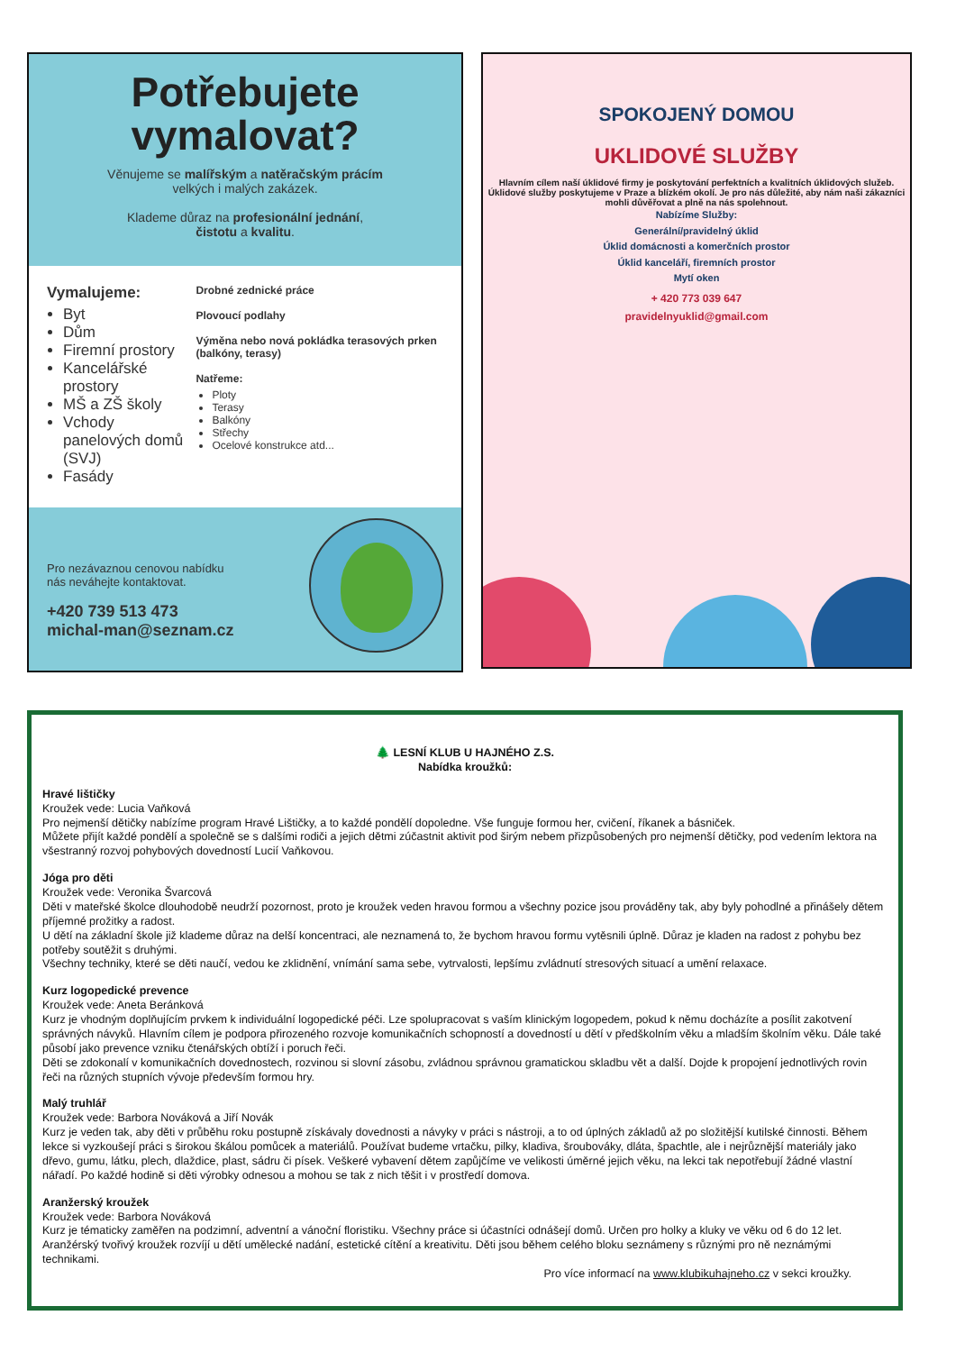Potřebujete vymalovat?
Věnujeme se malířským a natěračským prácím
velkých i malých zakázek.
Klademe důraz na profesionální jednání,
čistotu a kvalitu.
Vymalujeme:
Byt
Dům
Firemní prostory
Kancelářské prostory
MŠ a ZŠ školy
Vchody panelových domů (SVJ)
Fasády
Drobné zednické práce
Plovoucí podlahy
Výměna nebo nová pokládka terasových prken (balkóny, terasy)
Natřeme:
Ploty
Terasy
Balkóny
Střechy
Ocelové konstrukce atd...
Pro nezávaznou cenovou nabídku
nás neváhejte kontaktovat.
+420 739 513 473
michal-man@seznam.cz
SPOKOJENÝ DOMOU
UKLIDOVÉ SLUŽBY
Hlavním cílem naší úklidové firmy je poskytování perfektních a kvalitních úklidových služeb. Úklidové služby poskytujeme v Praze a blízkém okolí. Je pro nás důležité, aby nám naši zákazníci mohli důvěřovat a plně na nás spolehnout.
Nabízíme Služby:
Generální/pravidelný úklid
Úklid domácnosti a komerčních prostor
Úklid kanceláří, firemních prostor
Mytí oken
+ 420 773 039 647
pravidelnyuklid@gmail.com
🌲 LESNÍ KLUB U HAJNÉHO Z.S.
Nabídka kroužků:
Hravé lištičky
Kroužek vede: Lucia Vaňková
Pro nejmenší dětičky nabízíme program Hravé Lištičky, a to každé pondělí dopoledne. Vše funguje formou her, cvičení, říkanek a básniček.
Můžete přijít každé pondělí a společně se s dalšími rodiči a jejich dětmi zúčastnit aktivit pod širým nebem přizpůsobených pro nejmenší dětičky, pod vedením lektora na všestranný rozvoj pohybových dovedností Lucií Vaňkovou.
Jóga pro děti
Kroužek vede: Veronika Švarcová
Děti v mateřské školce dlouhodobě neudrží pozornost, proto je kroužek veden hravou formou a všechny pozice jsou prováděny tak, aby byly pohodlné a přinášely dětem příjemné prožitky a radost.
U dětí na základní škole již klademe důraz na delší koncentraci, ale neznamená to, že bychom hravou formu vytěsnili úplně. Důraz je kladen na radost z pohybu bez potřeby soutěžit s druhými.
Všechny techniky, které se děti naučí, vedou ke zklidnění, vnímání sama sebe, vytrvalosti, lepšímu zvládnutí stresových situací a umění relaxace.
Kurz logopedické prevence
Kroužek vede: Aneta Beránková
Kurz je vhodným doplňujícím prvkem k individuální logopedické péči. Lze spolupracovat s vaším klinickým logopedem, pokud k němu docházíte a posílit zakotvení správných návyků. Hlavním cílem je podpora přirozeného rozvoje komunikačních schopností a dovedností u dětí v předškolním věku a mladším školním věku. Dále také působí jako prevence vzniku čtenářských obtíží i poruch řeči.
Děti se zdokonalí v komunikačních dovednostech, rozvinou si slovní zásobu, zvládnou správnou gramatickou skladbu vět a další. Dojde k propojení jednotlivých rovin řeči na různých stupních vývoje především formou hry.
Malý truhlář
Kroužek vede: Barbora Nováková a Jiří Novák
Kurz je veden tak, aby děti v průběhu roku postupně získávaly dovednosti a návyky v práci s nástroji, a to od úplných základů až po složitější kutilské činnosti. Během lekce si vyzkoušejí práci s širokou škálou pomůcek a materiálů. Používat budeme vrtačku, pilky, kladiva, šroubováky, dláta, špachtle, ale i nejrůznější materiály jako dřevo, gumu, látku, plech, dlaždice, plast, sádru či písek. Veškeré vybavení dětem zapůjčíme ve velikosti úměrné jejich věku, na lekci tak nepotřebují žádné vlastní nářadí. Po každé hodině si děti výrobky odnesou a mohou se tak z nich těšit i v prostředí domova.
Aranžerský kroužek
Kroužek vede: Barbora Nováková
Kurz je tématicky zaměřen na podzimní, adventní a vánoční floristiku. Všechny práce si účastníci odnášejí domů. Určen pro holky a kluky ve věku od 6 do 12 let. Aranžérský tvořivý kroužek rozvíjí u dětí umělecké nadání, estetické cítění a kreativitu. Děti jsou během celého bloku seznámeny s různými pro ně neznámými technikami.
Pro více informací na www.klubikuhajneho.cz v sekci kroužky.